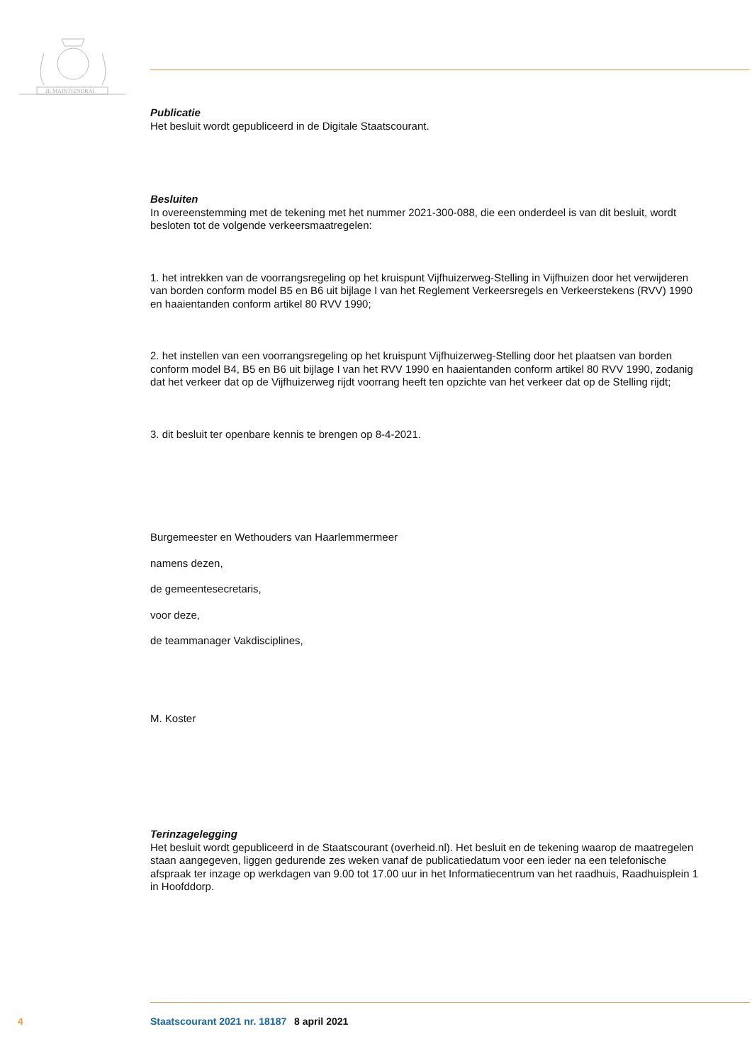JE MAINTIENDRAI
Publicatie
Het besluit wordt gepubliceerd in de Digitale Staatscourant.
Besluiten
In overeenstemming met de tekening met het nummer 2021-300-088, die een onderdeel is van dit besluit, wordt besloten tot de volgende verkeersmaatregelen:
1. het intrekken van de voorrangsregeling op het kruispunt Vijfhuizerweg-Stelling in Vijfhuizen door het verwijderen van borden conform model B5 en B6 uit bijlage I van het Reglement Verkeersregels en Verkeerstekens (RVV) 1990 en haaientanden conform artikel 80 RVV 1990;
2. het instellen van een voorrangsregeling op het kruispunt Vijfhuizerweg-Stelling door het plaatsen van borden conform model B4, B5 en B6 uit bijlage I van het RVV 1990 en haaientanden conform artikel 80 RVV 1990, zodanig dat het verkeer dat op de Vijfhuizerweg rijdt voorrang heeft ten opzichte van het verkeer dat op de Stelling rijdt;
3. dit besluit ter openbare kennis te brengen op 8-4-2021.
Burgemeester en Wethouders van Haarlemmermeer
namens dezen,
de gemeentesecretaris,
voor deze,
de teammanager Vakdisciplines,
M. Koster
Terinzagelegging
Het besluit wordt gepubliceerd in de Staatscourant (overheid.nl). Het besluit en de tekening waarop de maatregelen staan aangegeven, liggen gedurende zes weken vanaf de publicatiedatum voor een ieder na een telefonische afspraak ter inzage op werkdagen van 9.00 tot 17.00 uur in het Informatiecentrum van het raadhuis, Raadhuisplein 1 in Hoofddorp.
4 Staatscourant 2021 nr. 18187 8 april 2021